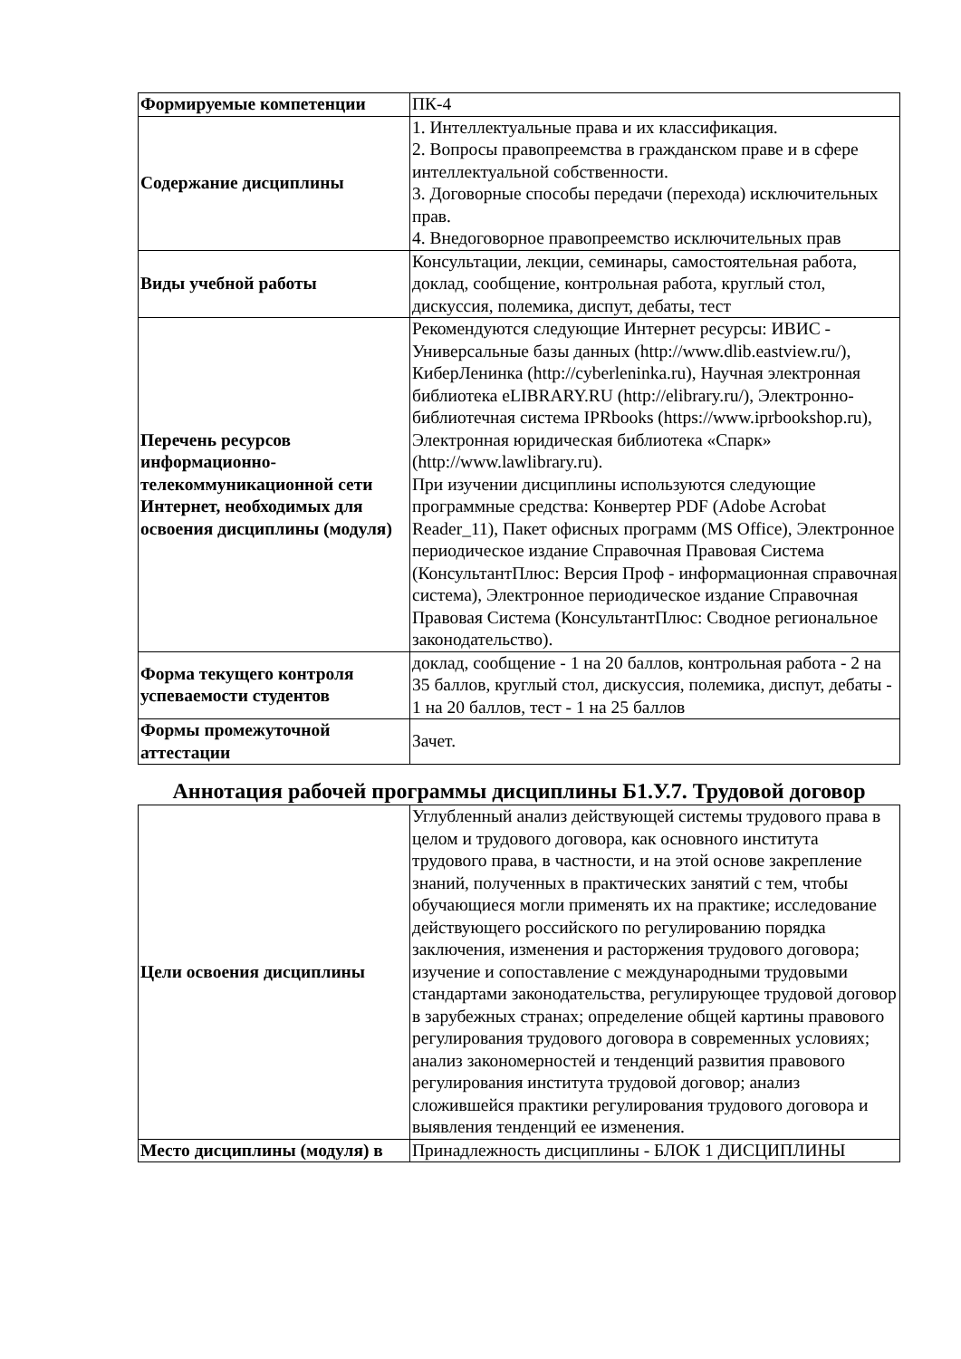| Формируемые компетенции | ПК-4 |
| Содержание дисциплины | 1. Интеллектуальные права и их классификация. 2. Вопросы правопреемства в гражданском праве и в сфере интеллектуальной собственности. 3. Договорные способы передачи (перехода) исключительных прав. 4. Внедоговорное правопреемство исключительных прав |
| Виды учебной работы | Консультации, лекции, семинары, самостоятельная работа, доклад, сообщение, контрольная работа, круглый стол, дискуссия, полемика, диспут, дебаты, тест |
| Перечень ресурсов информационно-телекоммуникационной сети Интернет, необходимых для освоения дисциплины (модуля) | Рекомендуются следующие Интернет ресурсы: ИВИС - Универсальные базы данных (http://www.dlib.eastview.ru/), КиберЛенинка (http://cyberleninka.ru), Научная электронная библиотека eLIBRARY.RU (http://elibrary.ru/), Электронно-библиотечная система IPRbooks (https://www.iprbookshop.ru), Электронная юридическая библиотека «Спарк» (http://www.lawlibrary.ru). При изучении дисциплины используются следующие программные средства: Конвертер PDF (Adobe Acrobat Reader_11), Пакет офисных программ (MS Office), Электронное периодическое издание Справочная Правовая Система (КонсультантПлюс: Версия Проф - информационная справочная система), Электронное периодическое издание Справочная Правовая Система (КонсультантПлюс: Сводное региональное законодательство). |
| Форма текущего контроля успеваемости студентов | доклад, сообщение - 1 на 20 баллов, контрольная работа - 2 на 35 баллов, круглый стол, дискуссия, полемика, диспут, дебаты - 1 на 20 баллов, тест - 1 на 25 баллов |
| Формы промежуточной аттестации | Зачет. |
Аннотация рабочей программы дисциплины Б1.У.7. Трудовой договор
| Цели освоения дисциплины | Углубленный анализ действующей системы трудового права в целом и трудового договора, как основного института трудового права, в частности, и на этой основе закрепление знаний, полученных в практических занятий с тем, чтобы обучающиеся могли применять их на практике; исследование действующего российского по регулированию порядка заключения, изменения и расторжения трудового договора; изучение и сопоставление с международными трудовыми стандартами законодательства, регулирующее трудовой договор в зарубежных странах; определение общей картины правового регулирования трудового договора в современных условиях; анализ закономерностей и тенденций развития правового регулирования института трудовой договор; анализ сложившейся практики регулирования трудового договора и выявления тенденций ее изменения. |
| Место дисциплины (модуля) в | Принадлежность дисциплины - БЛОК 1 ДИСЦИПЛИНЫ |